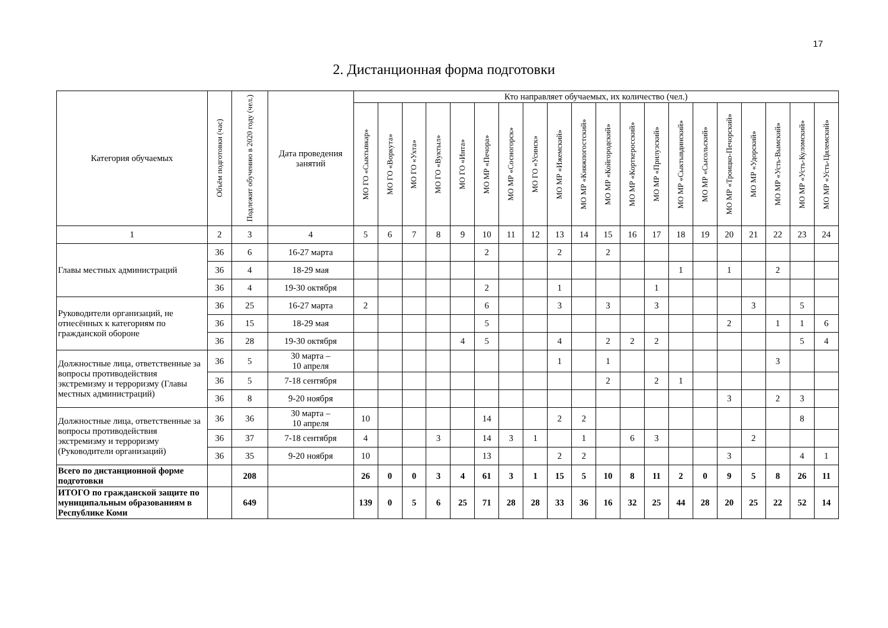17
2. Дистанционная форма подготовки
| Категория обучаемых | Объём подготовки (час) | Подлежит обучению в 2020 году (чел.) | Дата проведения занятий | Кто направляет обучаемых, их количество (чел.) | | | | | | | | | | | | | | | | | | | |
| --- | --- | --- | --- | --- | --- | --- | --- | --- | --- | --- | --- | --- | --- | --- | --- | --- | --- | --- | --- | --- | --- | --- | --- |
| | | | | МО ГО «Сыктывкар» | МО ГО «Воркута» | МО ГО «Ухта» | МО ГО «Вуктыл» | МО ГО «Инта» | МО МР «Печора» | МО МР «Сосногорск» | МО ГО «Усинск» | МО МР «Ижемский» | МО МР «Княжпогостский» | МО МР «Койгородский» | МО МР «Корткеросский» | МО МР «Прилузский» | МО МР «Сыктывдинский» | МО МР «Сысольский» | МО МР «Троицко-Печорский» | МО МР «Удорский» | МО МР «Усть-Вымский» | МО МР «Усть-Куломский» | МО МР «Усть-Цилемский» |
| 1 | 2 | 3 | 4 | 5 | 6 | 7 | 8 | 9 | 10 | 11 | 12 | 13 | 14 | 15 | 16 | 17 | 18 | 19 | 20 | 21 | 22 | 23 | 24 |
| Главы местных администраций | 36 | 6 | 16-27 марта | | | | | | 2 | | | 2 | | 2 | | | | | | | | | |
| | 36 | 4 | 18-29 мая | | | | | | | | | | | | | | 1 | | 1 | | 2 | | |
| | 36 | 4 | 19-30 октября | | | | | | 2 | | | 1 | | | | 1 | | | | | | | |
| Руководители организаций, не отнесённых к категориям по гражданской обороне | 36 | 25 | 16-27 марта | 2 | | | | | 6 | | | 3 | | 3 | | 3 | | | | 3 | | 5 | |
| | 36 | 15 | 18-29 мая | | | | | | 5 | | | | | | | | | | 2 | | 1 | 1 | 6 |
| | 36 | 28 | 19-30 октября | | | | | 4 | 5 | | | 4 | | 2 | 2 | 2 | | | | | | 5 | 4 |
| Должностные лица, ответственные за вопросы противодействия экстремизму и терроризму (Главы местных администраций) | 36 | 5 | 30 марта – 10 апреля | | | | | | | | | 1 | | 1 | | | | | | | 3 | | |
| | 36 | 5 | 7-18 сентября | | | | | | | | | | | 2 | | 2 | 1 | | | | | | |
| | 36 | 8 | 9-20 ноября | | | | | | | | | | | | | | | | 3 | | 2 | 3 | |
| Должностные лица, ответственные за вопросы противодействия экстремизму и терроризму (Руководители организаций) | 36 | 36 | 30 марта – 10 апреля | 10 | | | | | 14 | | | 2 | 2 | | | | | | | | | 8 | |
| | 36 | 37 | 7-18 сентября | 4 | | | 3 | | 14 | 3 | 1 | | 1 | | 6 | 3 | | | | 2 | | | |
| | 36 | 35 | 9-20 ноября | 10 | | | | | 13 | | | 2 | 2 | | | | | | 3 | | | 4 | 1 |
| Всего по дистанционной форме подготовки | | 208 | | 26 | 0 | 0 | 3 | 4 | 61 | 3 | 1 | 15 | 5 | 10 | 8 | 11 | 2 | 0 | 9 | 5 | 8 | 26 | 11 |
| ИТОГО по гражданской защите по муниципальным образованиям в Республике Коми | | 649 | | 139 | 0 | 5 | 6 | 25 | 71 | 28 | 28 | 33 | 36 | 16 | 32 | 25 | 44 | 28 | 20 | 25 | 22 | 52 | 14 |